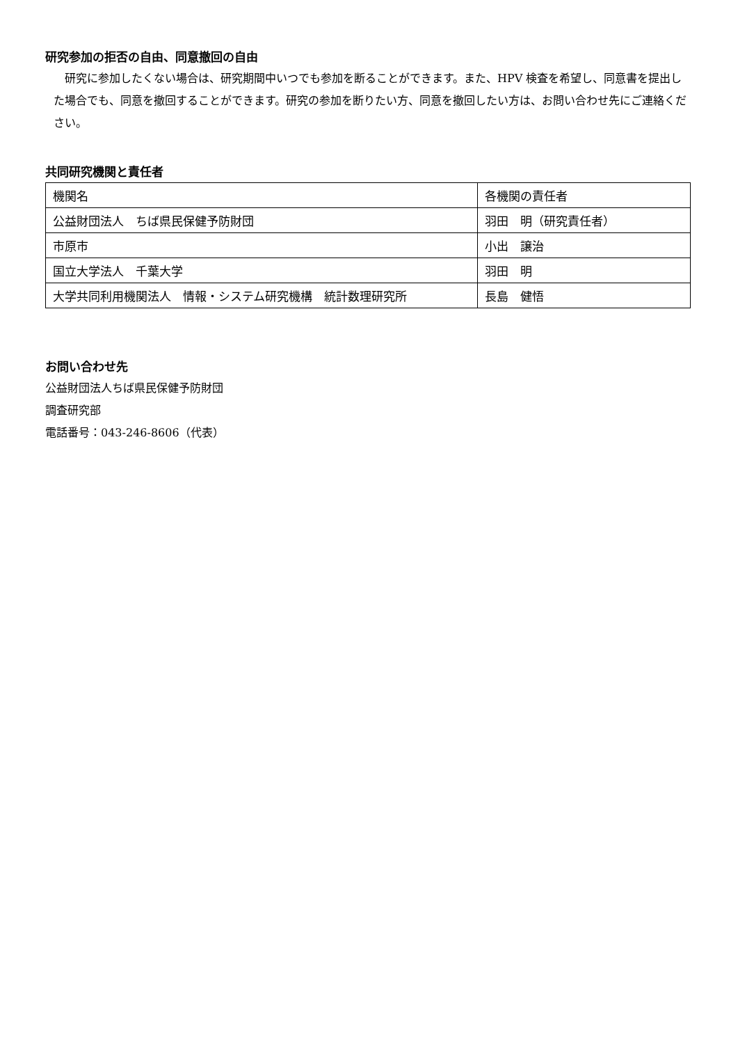研究参加の拒否の自由、同意撤回の自由
　研究に参加したくない場合は、研究期間中いつでも参加を断ることができます。また、HPV 検査を希望し、同意書を提出した場合でも、同意を撤回することができます。研究の参加を断りたい方、同意を撤回したい方は、お問い合わせ先にご連絡ください。
共同研究機関と責任者
| 機関名 | 各機関の責任者 |
| 公益財団法人 ちば県民保健予防財団 | 羽田 明（研究責任者） |
| 市原市 | 小出 譲治 |
| 国立大学法人 千葉大学 | 羽田 明 |
| 大学共同利用機関法人 情報・システム研究機構 統計数理研究所 | 長島 健悟 |
お問い合わせ先
公益財団法人ちば県民保健予防財団
調査研究部
電話番号：043-246-8606（代表）